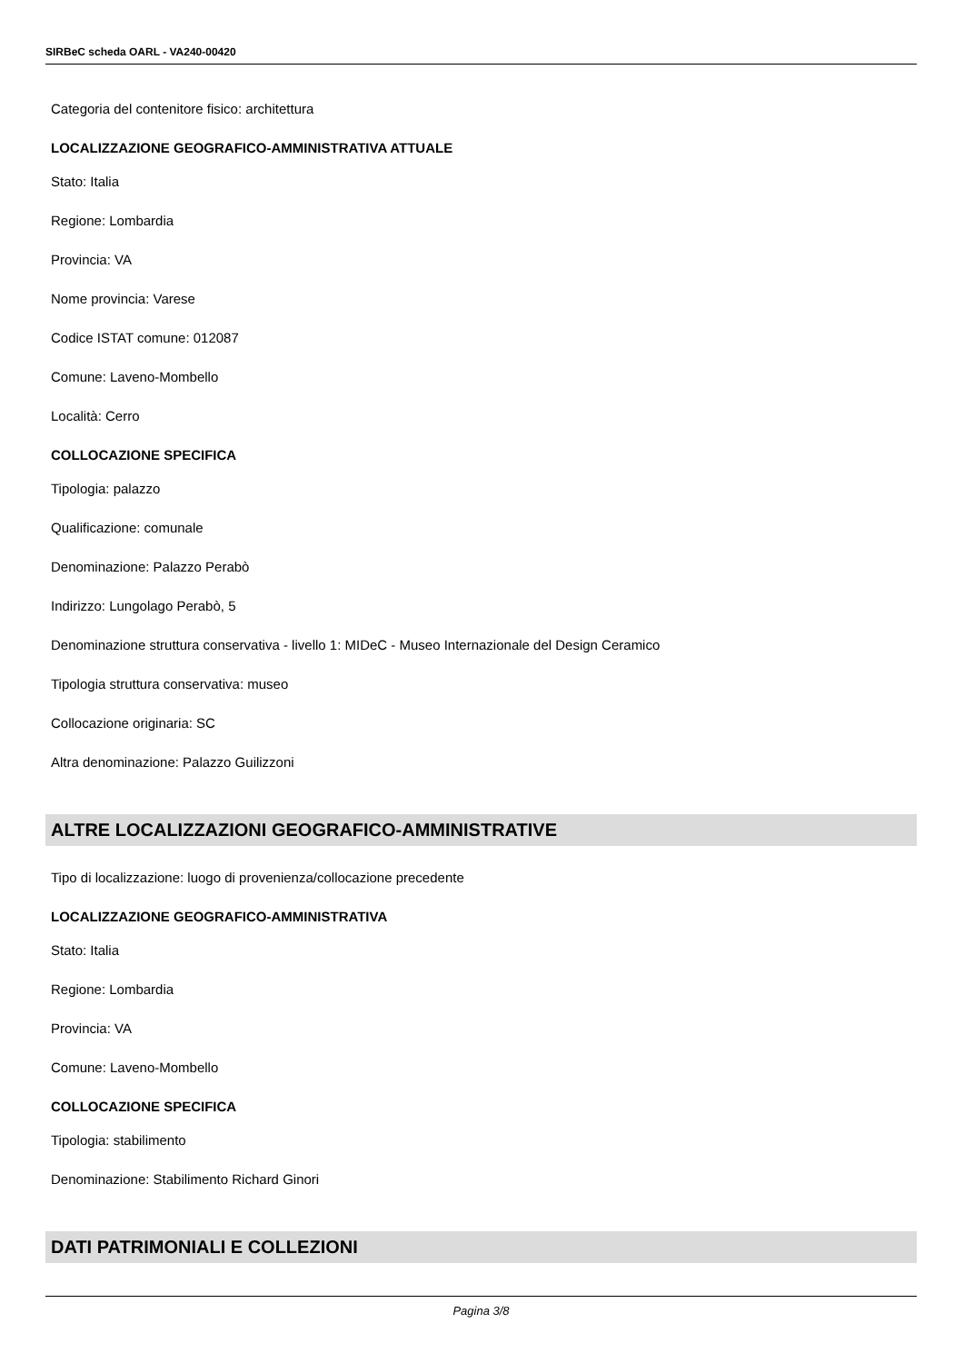SIRBeC scheda OARL - VA240-00420
Categoria del contenitore fisico: architettura
LOCALIZZAZIONE GEOGRAFICO-AMMINISTRATIVA ATTUALE
Stato: Italia
Regione: Lombardia
Provincia: VA
Nome provincia: Varese
Codice ISTAT comune: 012087
Comune: Laveno-Mombello
Località: Cerro
COLLOCAZIONE SPECIFICA
Tipologia: palazzo
Qualificazione: comunale
Denominazione: Palazzo Perabò
Indirizzo: Lungolago Perabò, 5
Denominazione struttura conservativa - livello 1: MIDeC - Museo Internazionale del Design Ceramico
Tipologia struttura conservativa: museo
Collocazione originaria: SC
Altra denominazione: Palazzo Guilizzoni
ALTRE LOCALIZZAZIONI GEOGRAFICO-AMMINISTRATIVE
Tipo di localizzazione: luogo di provenienza/collocazione precedente
LOCALIZZAZIONE GEOGRAFICO-AMMINISTRATIVA
Stato: Italia
Regione: Lombardia
Provincia: VA
Comune: Laveno-Mombello
COLLOCAZIONE SPECIFICA
Tipologia: stabilimento
Denominazione: Stabilimento Richard Ginori
DATI PATRIMONIALI E COLLEZIONI
Pagina 3/8